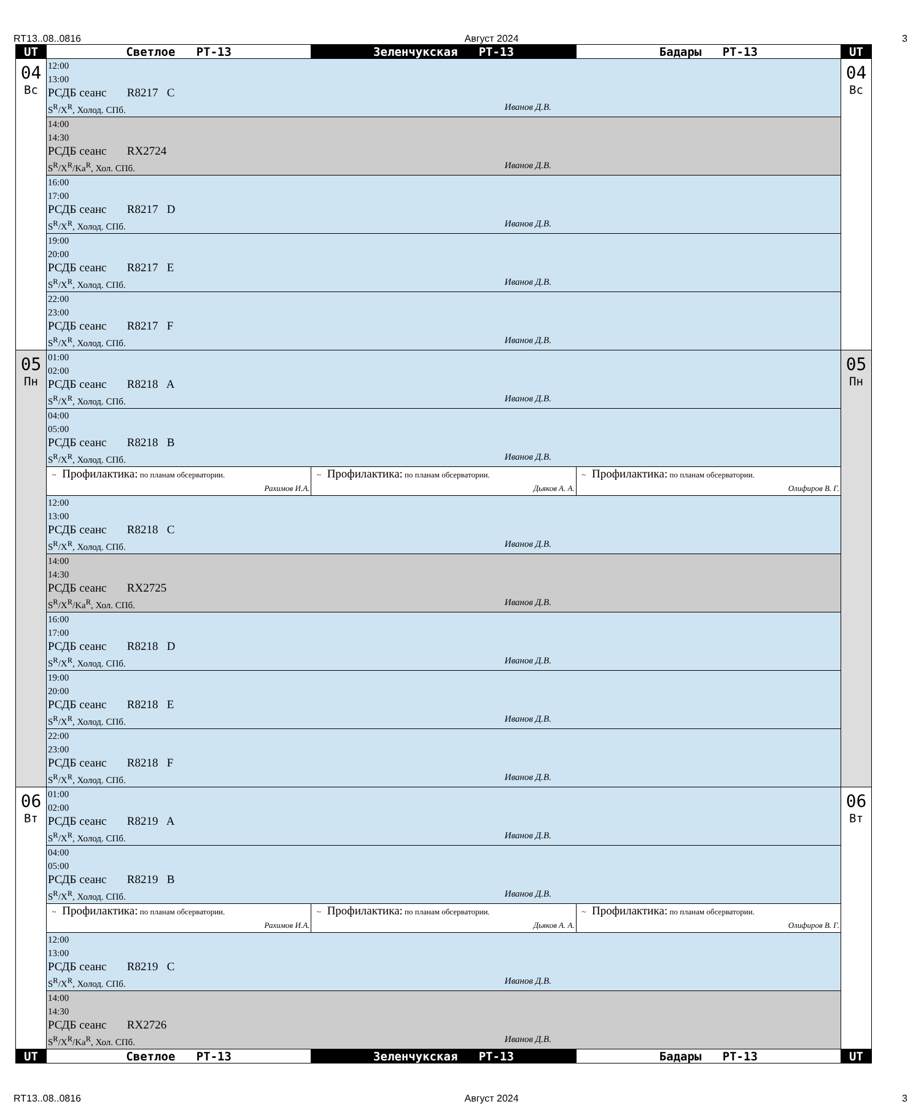RT13..08..0816 Август 2024 3
| UT | Светлое РТ-13 | Зеленчукская РТ-13 | Бадары РТ-13 | UT |
| --- | --- | --- | --- | --- |
| 04 Вс | 12:00 13:00 РСДБ сеанс R8217 C S<sup>R</sup>/X<sup>R</sup>, Холод. СПб. Иванов Д.В. | | | 04 Вс |
| | 14:00 14:30 РСДБ сеанс RX2724 S<sup>R</sup>/X<sup>R</sup>/Ka<sup>R</sup>, Хол. СПб. Иванов Д.В. | | | |
| | 16:00 17:00 РСДБ сеанс R8217 D S<sup>R</sup>/X<sup>R</sup>, Холод. СПб. Иванов Д.В. | | | |
| | 19:00 20:00 РСДБ сеанс R8217 E S<sup>R</sup>/X<sup>R</sup>, Холод. СПб. Иванов Д.В. | | | |
| | 22:00 23:00 РСДБ сеанс R8217 F S<sup>R</sup>/X<sup>R</sup>, Холод. СПб. Иванов Д.В. | | | |
| 05 Пн | 01:00 02:00 РСДБ сеанс R8218 A S<sup>R</sup>/X<sup>R</sup>, Холод. СПб. Иванов Д.В. | | | 05 Пн |
| | 04:00 05:00 РСДБ сеанс R8218 B S<sup>R</sup>/X<sup>R</sup>, Холод. СПб. Иванов Д.В. | | | |
| | ~ Профилактика: по планам обсерватории. Рахимов И.А. | ~ Профилактика: по планам обсерватории. Дьяков А. А. | ~ Профилактика: по планам обсерватории. Олифиров В. Г. | |
| | 12:00 13:00 РСДБ сеанс R8218 C S<sup>R</sup>/X<sup>R</sup>, Холод. СПб. Иванов Д.В. | | | |
| | 14:00 14:30 РСДБ сеанс RX2725 S<sup>R</sup>/X<sup>R</sup>/Ka<sup>R</sup>, Хол. СПб. Иванов Д.В. | | | |
| | 16:00 17:00 РСДБ сеанс R8218 D S<sup>R</sup>/X<sup>R</sup>, Холод. СПб. Иванов Д.В. | | | |
| | 19:00 20:00 РСДБ сеанс R8218 E S<sup>R</sup>/X<sup>R</sup>, Холод. СПб. Иванов Д.В. | | | |
| | 22:00 23:00 РСДБ сеанс R8218 F S<sup>R</sup>/X<sup>R</sup>, Холод. СПб. Иванов Д.В. | | | |
| 06 Вт | 01:00 02:00 РСДБ сеанс R8219 A S<sup>R</sup>/X<sup>R</sup>, Холод. СПб. Иванов Д.В. | | | 06 Вт |
| | 04:00 05:00 РСДБ сеанс R8219 B S<sup>R</sup>/X<sup>R</sup>, Холод. СПб. Иванов Д.В. | | | |
| | ~ Профилактика: по планам обсерватории. Рахимов И.А. | ~ Профилактика: по планам обсерватории. Дьяков А. А. | ~ Профилактика: по планам обсерватории. Олифиров В. Г. | |
| | 12:00 13:00 РСДБ сеанс R8219 C S<sup>R</sup>/X<sup>R</sup>, Холод. СПб. Иванов Д.В. | | | |
| | 14:00 14:30 РСДБ сеанс RX2726 S<sup>R</sup>/X<sup>R</sup>/Ka<sup>R</sup>, Хол. СПб. Иванов Д.В. | | | |
| UT | Светлое РТ-13 | Зеленчукская РТ-13 | Бадары РТ-13 | UT |
RT13..08..0816 Август 2024 3